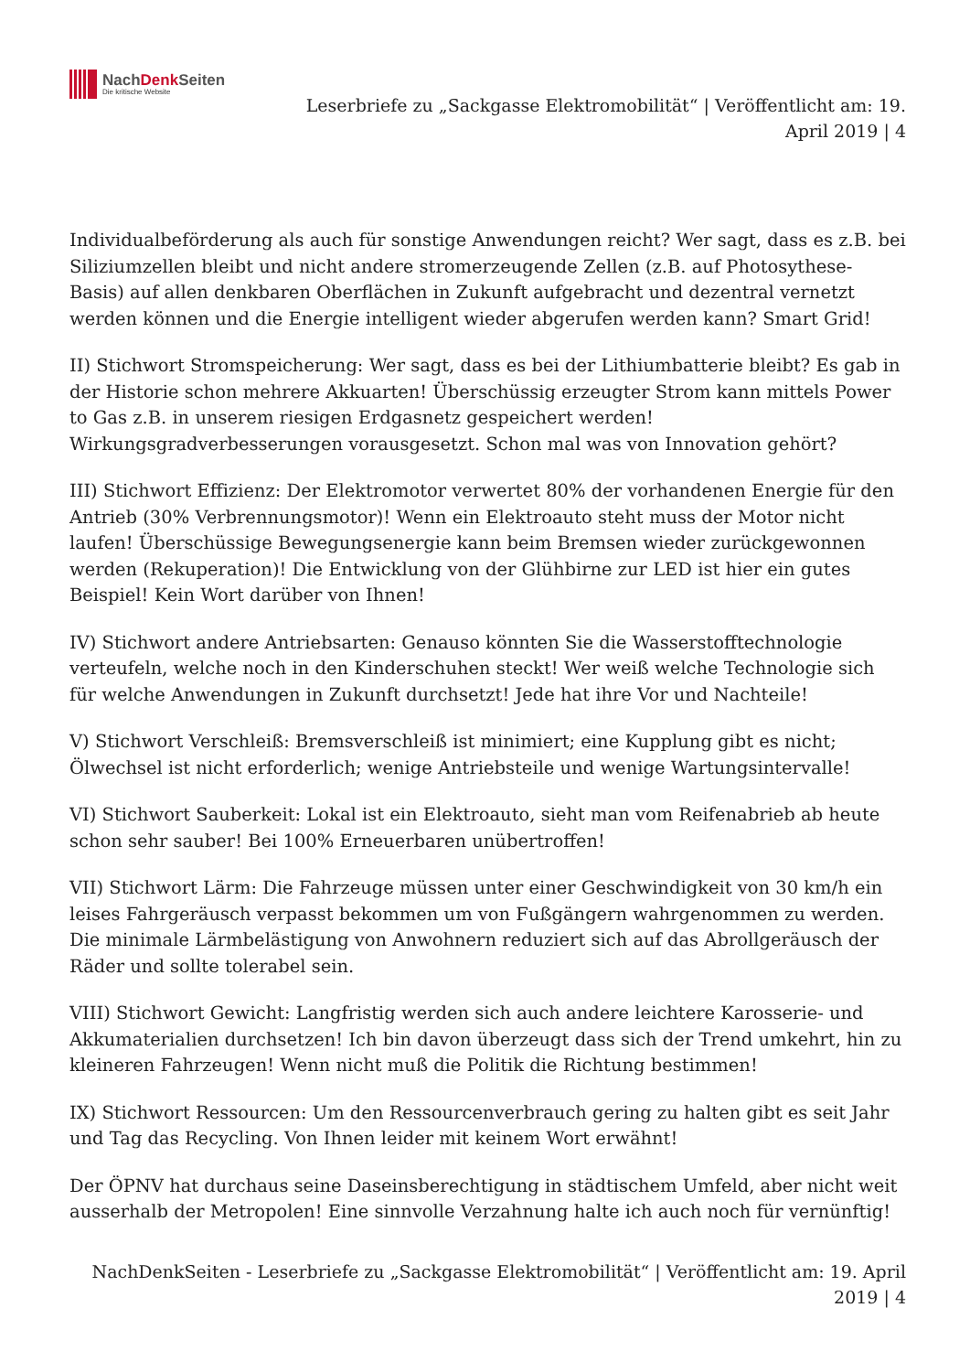NachDenk Seiten
Die kritische Website
Leserbriefe zu „Sackgasse Elektromobilität“ | Veröffentlicht am: 19.
April 2019 | 4
Individualbeförderung als auch für sonstige Anwendungen reicht? Wer sagt, dass es z.B. bei Siliziumzellen bleibt und nicht andere stromerzeugende Zellen (z.B. auf Photosythese-Basis) auf allen denkbaren Oberflächen in Zukunft aufgebracht und dezentral vernetzt werden können und die Energie intelligent wieder abgerufen werden kann? Smart Grid!
II) Stichwort Stromspeicherung: Wer sagt, dass es bei der Lithiumbatterie bleibt? Es gab in der Historie schon mehrere Akkuarten! Überschüssig erzeugter Strom kann mittels Power to Gas z.B. in unserem riesigen Erdgasnetz gespeichert werden! Wirkungsgradverbesserungen vorausgesetzt. Schon mal was von Innovation gehört?
III) Stichwort Effizienz: Der Elektromotor verwertet 80% der vorhandenen Energie für den Antrieb (30% Verbrennungsmotor)! Wenn ein Elektroauto steht muss der Motor nicht laufen! Überschüssige Bewegungsenergie kann beim Bremsen wieder zurückgewonnen werden (Rekuperation)! Die Entwicklung von der Glühbirne zur LED ist hier ein gutes Beispiel! Kein Wort darüber von Ihnen!
IV) Stichwort andere Antriebsarten: Genauso könnten Sie die Wasserstofftechnologie verteufeln, welche noch in den Kinderschuhen steckt! Wer weiß welche Technologie sich für welche Anwendungen in Zukunft durchsetzt! Jede hat ihre Vor und Nachteile!
V) Stichwort Verschleiß: Bremsverschleiß ist minimiert; eine Kupplung gibt es nicht; Ölwechsel ist nicht erforderlich; wenige Antriebsteile und wenige Wartungsintervalle!
VI) Stichwort Sauberkeit: Lokal ist ein Elektroauto, sieht man vom Reifenabrieb ab heute schon sehr sauber! Bei 100% Erneuerbaren unübertroffen!
VII) Stichwort Lärm: Die Fahrzeuge müssen unter einer Geschwindigkeit von 30 km/h ein leises Fahrgeräusch verpasst bekommen um von Fußgängern wahrgenommen zu werden. Die minimale Lärmbelästigung von Anwohnern reduziert sich auf das Abrollgeräusch der Räder und sollte tolerabel sein.
VIII) Stichwort Gewicht: Langfristig werden sich auch andere leichtere Karosserie- und Akkumaterialien durchsetzen! Ich bin davon überzeugt dass sich der Trend umkehrt, hin zu kleineren Fahrzeugen! Wenn nicht muß die Politik die Richtung bestimmen!
IX) Stichwort Ressourcen: Um den Ressourcenverbrauch gering zu halten gibt es seit Jahr und Tag das Recycling. Von Ihnen leider mit keinem Wort erwähnt!
Der ÖPNV hat durchaus seine Daseinsberechtigung in städtischem Umfeld, aber nicht weit ausserhalb der Metropolen! Eine sinnvolle Verzahnung halte ich auch noch für vernünftig!
NachDenkSeiten - Leserbriefe zu „Sackgasse Elektromobilität“ | Veröffentlicht am: 19. April
2019 | 4